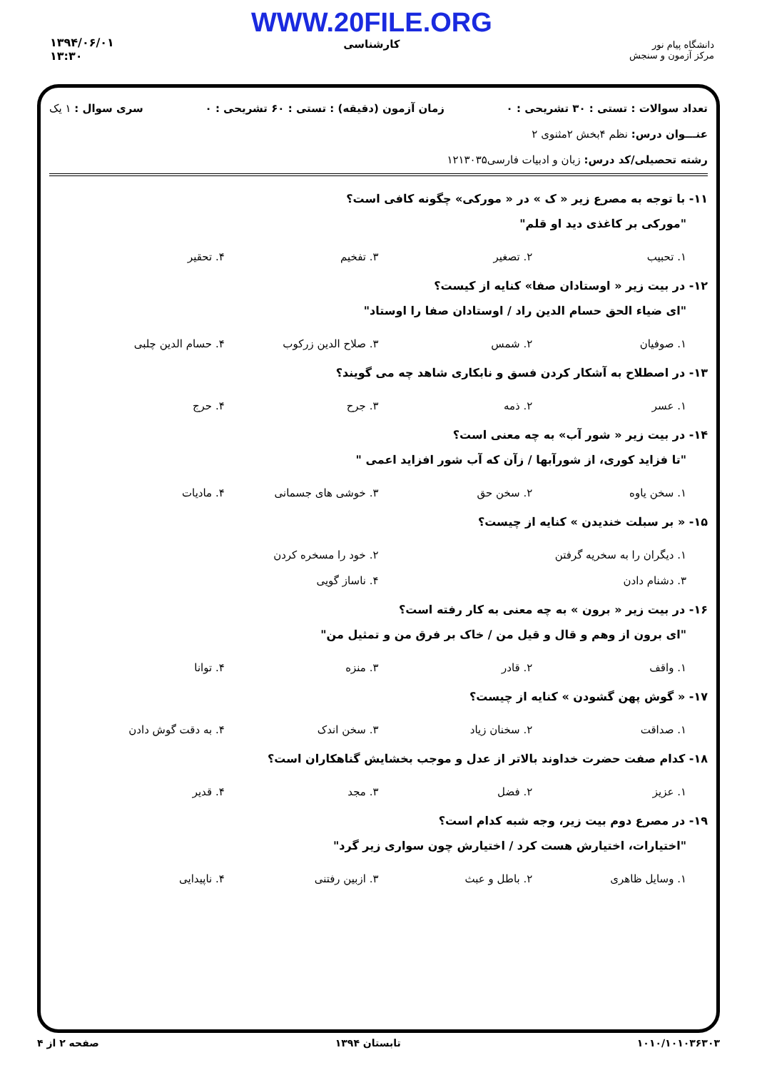دانشگاه پیام نور
مرکز آزمون و سنجش
WWW.20FILE.ORG
کارشناسی
۱۳۹۴/۰۶/۰۱
۱۳:۳۰
تعداد سوالات : تستی : ۳۰ تشریحی : ۰ زمان آزمون (دقیقه) : تستی : ۶۰ تشریحی : ۰ سری سوال : ۱ یک
عنـــوان درس: نظم ۴بخش ۲مثنوی ۲
رشته تحصیلی/کد درس: زبان و ادبیات فارسی۱۲۱۳۰۳۵
۱۱- با توجه به مصرع زیر « ک » در « مورکی» چگونه کافی است؟
"مورکی بر کاغذی دید او قلم"
۱. تحبیب ۲. تصغیر ۳. تفخیم ۴. تحقیر
۱۲- در بیت زیر « اوستادان صفا» کنایه از کیست؟
"ای ضیاء الحق حسام الدین راد / اوستادان صفا را اوستاد"
۱. صوفیان ۲. شمس ۳. صلاح الدین زرکوب ۴. حسام الدین چلبی
۱۳- در اصطلاح به آشکار کردن فسق و نابکاری شاهد چه می گویند؟
۱. عسر ۲. ذمه ۳. جرح ۴. حرج
۱۴- در بیت زیر « شور آب» به چه معنی است؟
"تا فزاید کوری، از شورآبها / زآن که آب شور افزاید اعمی "
۱. سخن یاوه ۲. سخن حق ۳. خوشی های جسمانی ۴. مادیات
۱۵- « بر سبلت خندیدن » کنایه از چیست؟
۱. دیگران را به سخریه گرفتن ۲. خود را مسخره کردن
۳. دشنام دادن ۴. ناساز گویی
۱۶- در بیت زیر « برون » به چه معنی به کار رفته است؟
"ای برون از وهم و قال و قیل من / خاک بر فرق من و تمثیل من"
۱. واقف ۲. قادر ۳. منزه ۴. توانا
۱۷- « گوش پهن گشودن » کنایه از چیست؟
۱. صداقت ۲. سخنان زیاد ۳. سخن اندک ۴. به دقت گوش دادن
۱۸- کدام صفت حضرت خداوند بالاتر از عدل و موجب بخشایش گناهکاران است؟
۱. عزیز ۲. فضل ۳. مجد ۴. قدیر
۱۹- در مصرع دوم بیت زیر، وجه شبه کدام است؟
"اختیارات، اختیارش هست کرد / اختیارش چون سواری زیر گرد"
۱. وسایل ظاهری ۲. باطل و عبث ۳. ازبین رفتنی ۴. ناپیدایی
۱۰۱۰/۱۰۱۰۳۶۳۰۳ تابستان ۱۳۹۴ صفحه ۲ از ۴